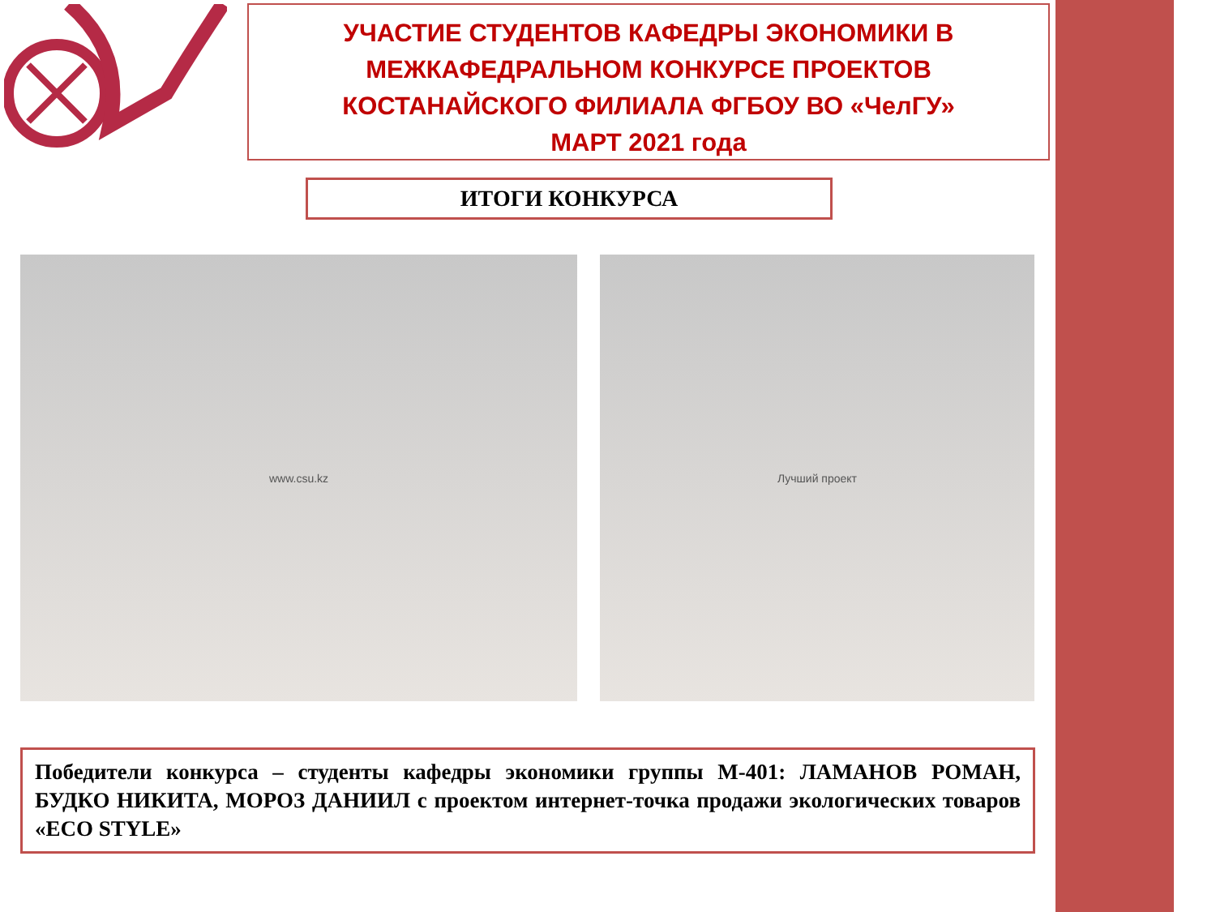УЧАСТИЕ СТУДЕНТОВ КАФЕДРЫ ЭКОНОМИКИ В
МЕЖКАФЕДРАЛЬНОМ КОНКУРСЕ ПРОЕКТОВ
КОСТАНАЙСКОГО ФИЛИАЛА ФГБОУ ВО «ЧелГУ»
МАРТ 2021 года
ИТОГИ КОНКУРСА
www.csu.kz Лучший проект
Победители конкурса – студенты кафедры экономики группы М-401: ЛАМАНОВ РОМАН, БУДКО НИКИТА, МОРОЗ ДАНИИЛ с проектом интернет-точка продажи экологических товаров «ECO STYLE»